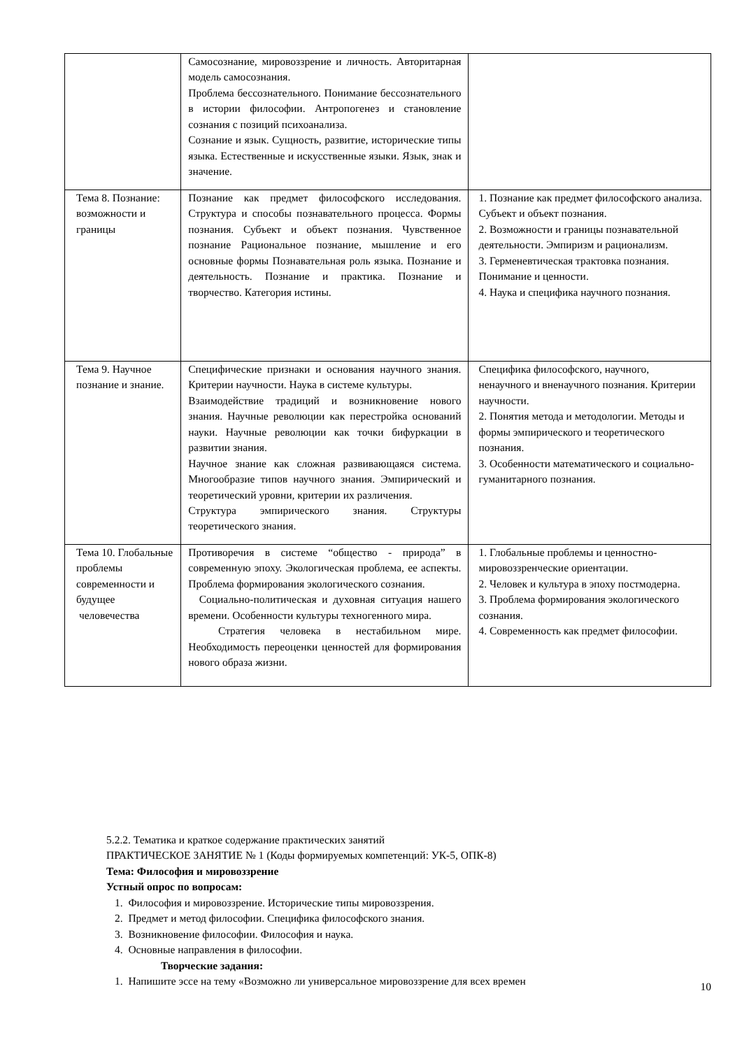| | Самосознание, мировоззрение и личность. Авторитарная модель самосознания. Проблема бессознательного. Понимание бессознательного в истории философии. Антропогенез и становление сознания с позиций психоанализа. Сознание и язык. Сущность, развитие, исторические типы языка. Естественные и искусственные языки. Язык, знак и значение. | |
| Тема 8. Познание: возможности и границы | Познание как предмет философского исследования. Структура и способы познавательного процесса. Формы познания. Субъект и объект познания. Чувственное познание Рациональное познание, мышление и его основные формы Познавательная роль языка. Познание и деятельность. Познание и практика. Познание и творчество. Категория истины. | 1. Познание как предмет философского анализа. Субъект и объект познания. 2. Возможности и границы познавательной деятельности. Эмпиризм и рационализм. 3. Герменевтическая трактовка познания. Понимание и ценности. 4. Наука и специфика научного познания. |
| Тема 9. Научное познание и знание. | Специфические признаки и основания научного знания. Критерии научности. Наука в системе культуры. Взаимодействие традиций и возникновение нового знания. Научные революции как перестройка оснований науки. Научные революции как точки бифуркации в развитии знания. Научное знание как сложная развивающаяся система. Многообразие типов научного знания. Эмпирический и теоретический уровни, критерии их различения. Структура эмпирического знания. Структуры теоретического знания. | Специфика философского, научного, ненаучного и вненаучного познания. Критерии научности. 2. Понятия метода и методологии. Методы и формы эмпирического и теоретического познания. 3. Особенности математического и социально-гуманитарного познания. |
| Тема 10. Глобальные проблемы современности и будущее человечества | Противоречия в системе “общество - природа” в современную эпоху. Экологическая проблема, ее аспекты. Проблема формирования экологического сознания. Социально-политическая и духовная ситуация нашего времени. Особенности культуры техногенного мира. Стратегия человека в нестабильном мире. Необходимость переоценки ценностей для формирования нового образа жизни. | 1. Глобальные проблемы и ценностно-мировоззренческие ориентации. 2. Человек и культура в эпоху постмодерна. 3. Проблема формирования экологического сознания. 4. Современность как предмет философии. |
5.2.2. Тематика и краткое содержание практических занятий
ПРАКТИЧЕСКОЕ ЗАНЯТИЕ № 1 (Коды формируемых компетенций: УК-5, ОПК-8)
Тема: Философия и мировоззрение
Устный опрос по вопросам:
1. Философия и мировоззрение. Исторические типы мировоззрения.
2. Предмет и метод философии. Специфика философского знания.
3. Возникновение философии. Философия и наука.
4. Основные направления в философии.
Творческие задания:
1. Напишите эссе на тему «Возможно ли универсальное мировоззрение для всех времен
10